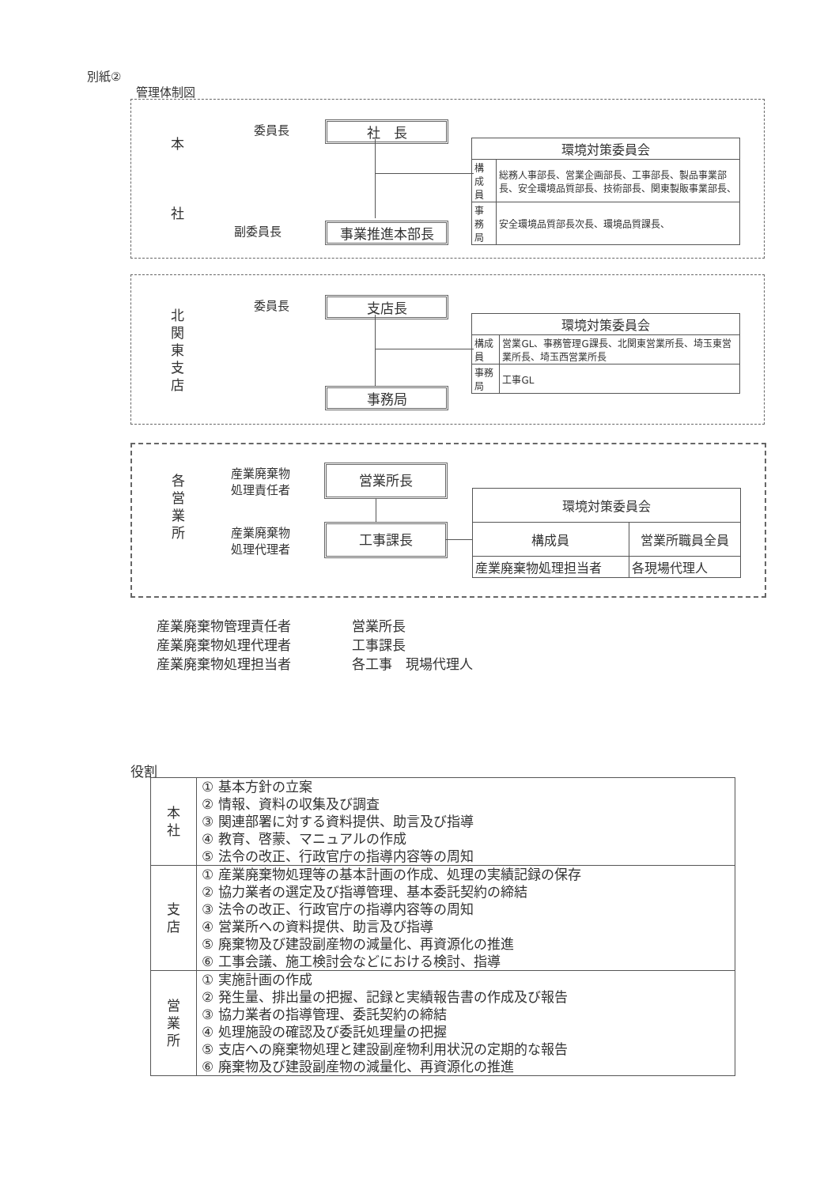別紙②
管理体制図
本
社
委員長
副委員長
社　長
事業推進本部長
| 環境対策委員会 | |
| 構成員 | 総務人事部長、営業企画部長、工事部長、製品事業部長、安全環境品質部長、技術部長、関東製販事業部長、 |
| 事務局 | 安全環境品質部長次長、環境品質課長、 |
北
関
東
支
店
委員長 支店長
事務局
| 環境対策委員会 | |
| 構成員 | 営業GL、事務管理G課長、北関東営業所長、埼玉東営業所長、埼玉西営業所長 |
| 事務局 | 工事GL |
各
営
業
所
産業廃棄物
処理責任者
産業廃棄物
処理代理者
営業所長
工事課長
| 環境対策委員会 | |
| 構成員 | 営業所職員全員 |
| 産業廃棄物処理担当者 | 各現場代理人 |
産業廃棄物管理責任者
産業廃棄物処理代理者
産業廃棄物処理担当者
営業所長
工事課長
各工事　現場代理人
役割
| 本 社 | ① 基本方針の立案 ② 情報、資料の収集及び調査 ③ 関連部署に対する資料提供、助言及び指導 ④ 教育、啓蒙、マニュアルの作成 ⑤ 法令の改正、行政官庁の指導内容等の周知 |
| 支 店 | ① 産業廃棄物処理等の基本計画の作成、処理の実績記録の保存 ② 協力業者の選定及び指導管理、基本委託契約の締結 ③ 法令の改正、行政官庁の指導内容等の周知 ④ 営業所への資料提供、助言及び指導 ⑤ 廃棄物及び建設副産物の減量化、再資源化の推進 ⑥ 工事会議、施工検討会などにおける検討、指導 |
| 営 業 所 | ① 実施計画の作成 ② 発生量、排出量の把握、記録と実績報告書の作成及び報告 ③ 協力業者の指導管理、委託契約の締結 ④ 処理施設の確認及び委託処理量の把握 ⑤ 支店への廃棄物処理と建設副産物利用状況の定期的な報告 ⑥ 廃棄物及び建設副産物の減量化、再資源化の推進 |